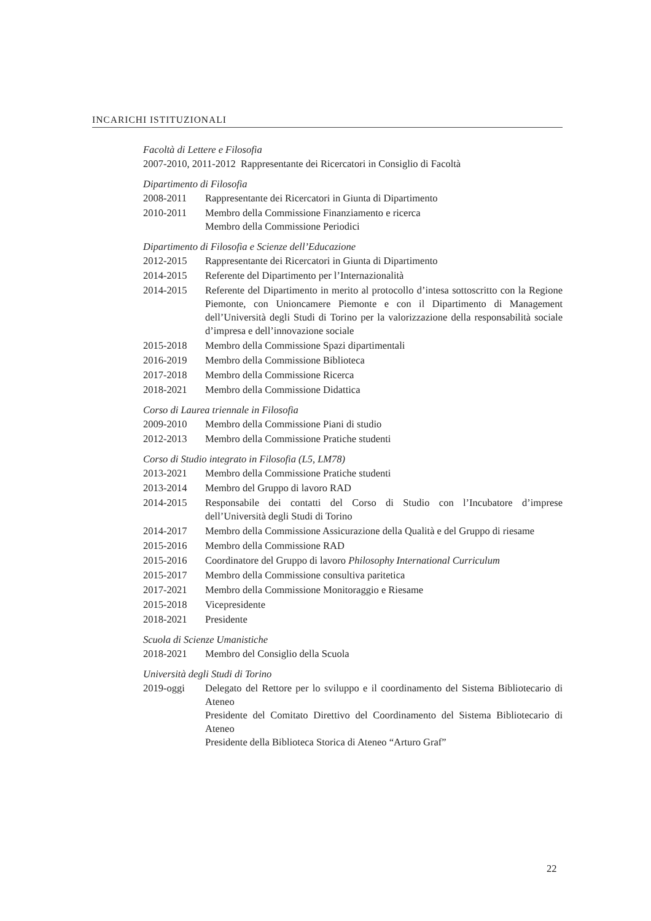INCARICHI ISTITUZIONALI
Facoltà di Lettere e Filosofia
2007-2010, 2011-2012 Rappresentante dei Ricercatori in Consiglio di Facoltà
Dipartimento di Filosofia
2008-2011 Rappresentante dei Ricercatori in Giunta di Dipartimento
2010-2011 Membro della Commissione Finanziamento e ricerca
Membro della Commissione Periodici
Dipartimento di Filosofia e Scienze dell’Educazione
2012-2015 Rappresentante dei Ricercatori in Giunta di Dipartimento
2014-2015 Referente del Dipartimento per l’Internazionalità
2014-2015 Referente del Dipartimento in merito al protocollo d’intesa sottoscritto con la Regione Piemonte, con Unioncamere Piemonte e con il Dipartimento di Management dell’Università degli Studi di Torino per la valorizzazione della responsabilità sociale d’impresa e dell’innovazione sociale
2015-2018 Membro della Commissione Spazi dipartimentali
2016-2019 Membro della Commissione Biblioteca
2017-2018 Membro della Commissione Ricerca
2018-2021 Membro della Commissione Didattica
Corso di Laurea triennale in Filosofia
2009-2010 Membro della Commissione Piani di studio
2012-2013 Membro della Commissione Pratiche studenti
Corso di Studio integrato in Filosofia (L5, LM78)
2013-2021 Membro della Commissione Pratiche studenti
2013-2014 Membro del Gruppo di lavoro RAD
2014-2015 Responsabile dei contatti del Corso di Studio con l’Incubatore d’imprese dell’Università degli Studi di Torino
2014-2017 Membro della Commissione Assicurazione della Qualità e del Gruppo di riesame
2015-2016 Membro della Commissione RAD
2015-2016 Coordinatore del Gruppo di lavoro Philosophy International Curriculum
2015-2017 Membro della Commissione consultiva paritetica
2017-2021 Membro della Commissione Monitoraggio e Riesame
2015-2018 Vicepresidente
2018-2021 Presidente
Scuola di Scienze Umanistiche
2018-2021 Membro del Consiglio della Scuola
Università degli Studi di Torino
2019-oggi Delegato del Rettore per lo sviluppo e il coordinamento del Sistema Bibliotecario di Ateneo
Presidente del Comitato Direttivo del Coordinamento del Sistema Bibliotecario di Ateneo
Presidente della Biblioteca Storica di Ateneo “Arturo Graf”
22